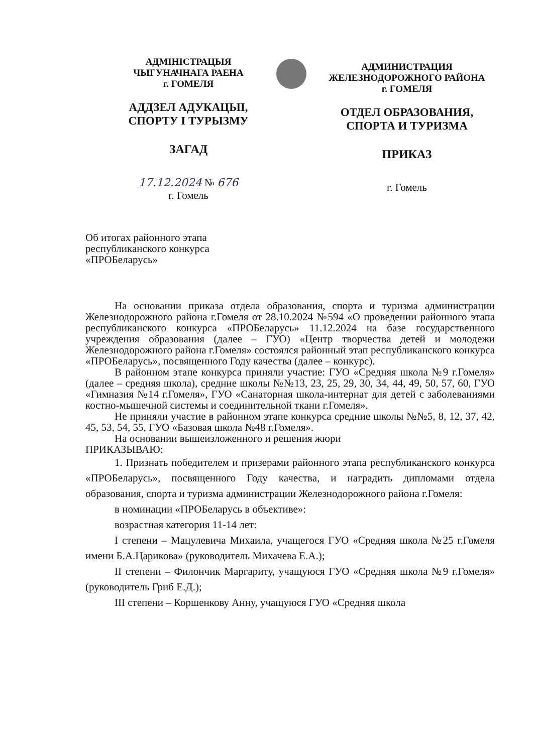АДМIНIСТРАЦЫЯ
ЧЫГУНАЧНАГА РАЕНА
г. ГОМЕЛЯ
АДДЗЕЛ АДУКАЦЫI,
СПОРТУ I ТУРЫЗМУ
ЗАГАД
17.12.2024 № 676
г. Гомель
АДМИНИСТРАЦИЯ
ЖЕЛЕЗНОДОРОЖНОГО РАЙОНА
г. ГОМЕЛЯ
ОТДЕЛ ОБРАЗОВАНИЯ,
СПОРТА И ТУРИЗМА
ПРИКАЗ
г. Гомель
Об итогах районного этапа республиканского конкурса «ПРОБеларусь»
На основании приказа отдела образования, спорта и туризма администрации Железнодорожного района г.Гомеля от 28.10.2024 №594 «О проведении районного этапа республиканского конкурса «ПРОБеларусь» 11.12.2024 на базе государственного учреждения образования (далее – ГУО) «Центр творчества детей и молодежи Железнодорожного района г.Гомеля» состоялся районный этап республиканского конкурса «ПРОБеларусь», посвященного Году качества (далее – конкурс).
В районном этапе конкурса приняли участие: ГУО «Средняя школа №9 г.Гомеля» (далее – средняя школа), средние школы №№13, 23, 25, 29, 30, 34, 44, 49, 50, 57, 60, ГУО «Гимназия №14 г.Гомеля», ГУО «Санаторная школа-интернат для детей с заболеваниями костно-мышечной системы и соединительной ткани г.Гомеля».
Не приняли участие в районном этапе конкурса средние школы №№5, 8, 12, 37, 42, 45, 53, 54, 55, ГУО «Базовая школа №48 г.Гомеля».
На основании вышеизложенного и решения жюри
ПРИКАЗЫВАЮ:
1. Признать победителем и призерами районного этапа республиканского конкурса «ПРОБеларусь», посвященного Году качества, и наградить дипломами отдела образования, спорта и туризма администрации Железнодорожного района г.Гомеля:
в номинации «ПРОБеларусь в объективе»:
возрастная категория 11-14 лет:
I степени – Мацулевича Михаила, учащегося ГУО «Средняя школа №25 г.Гомеля имени Б.А.Царикова» (руководитель Михачева Е.А.);
II степени – Филончик Маргариту, учащуюся ГУО «Средняя школа №9 г.Гомеля» (руководитель Гриб Е.Д.);
III степени – Коршенкову Анну, учащуюся ГУО «Средняя школа